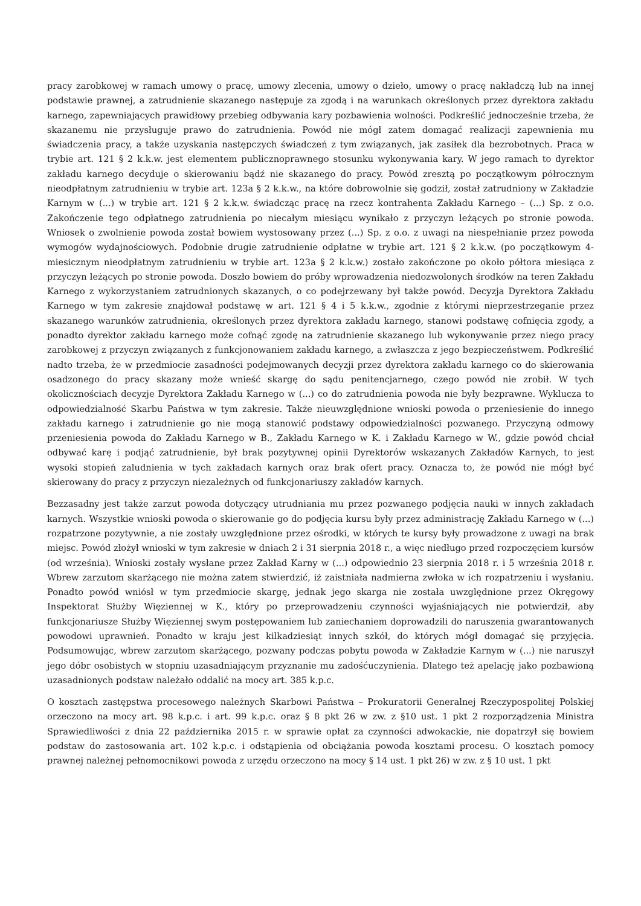pracy zarobkowej w ramach umowy o pracę, umowy zlecenia, umowy o dzieło, umowy o pracę nakładczą lub na innej podstawie prawnej, a zatrudnienie skazanego następuje za zgodą i na warunkach określonych przez dyrektora zakładu karnego, zapewniających prawidłowy przebieg odbywania kary pozbawienia wolności. Podkreślić jednocześnie trzeba, że skazanemu nie przysługuje prawo do zatrudnienia. Powód nie mógł zatem domagać realizacji zapewnienia mu świadczenia pracy, a także uzyskania następczych świadczeń z tym związanych, jak zasiłek dla bezrobotnych. Praca w trybie art. 121 § 2 k.k.w. jest elementem publicznoprawnego stosunku wykonywania kary. W jego ramach to dyrektor zakładu karnego decyduje o skierowaniu bądź nie skazanego do pracy. Powód zresztą po początkowym półrocznym nieodpłatnym zatrudnieniu w trybie art. 123a § 2 k.k.w., na które dobrowolnie się godził, został zatrudniony w Zakładzie Karnym w (...) w trybie art. 121 § 2 k.k.w. świadcząc pracę na rzecz kontrahenta Zakładu Karnego – (...) Sp. z o.o. Zakończenie tego odpłatnego zatrudnienia po niecałym miesiącu wynikało z przyczyn leżących po stronie powoda. Wniosek o zwolnienie powoda został bowiem wystosowany przez (...) Sp. z o.o. z uwagi na niespełnianie przez powoda wymogów wydajnościowych. Podobnie drugie zatrudnienie odpłatne w trybie art. 121 § 2 k.k.w. (po początkowym 4-miesicznym nieodpłatnym zatrudnieniu w trybie art. 123a § 2 k.k.w.) zostało zakończone po około półtora miesiąca z przyczyn leżących po stronie powoda. Doszło bowiem do próby wprowadzenia niedozwolonych środków na teren Zakładu Karnego z wykorzystaniem zatrudnionych skazanych, o co podejrzewany był także powód. Decyzja Dyrektora Zakładu Karnego w tym zakresie znajdował podstawę w art. 121 § 4 i 5 k.k.w., zgodnie z którymi nieprzestrzeganie przez skazanego warunków zatrudnienia, określonych przez dyrektora zakładu karnego, stanowi podstawę cofnięcia zgody, a ponadto dyrektor zakładu karnego może cofnąć zgodę na zatrudnienie skazanego lub wykonywanie przez niego pracy zarobkowej z przyczyn związanych z funkcjonowaniem zakładu karnego, a zwłaszcza z jego bezpieczeństwem. Podkreślić nadto trzeba, że w przedmiocie zasadności podejmowanych decyzji przez dyrektora zakładu karnego co do skierowania osadzonego do pracy skazany może wnieść skargę do sądu penitencjarnego, czego powód nie zrobił. W tych okolicznościach decyzje Dyrektora Zakładu Karnego w (...) co do zatrudnienia powoda nie były bezprawne. Wyklucza to odpowiedzialność Skarbu Państwa w tym zakresie. Także nieuwzględnione wnioski powoda o przeniesienie do innego zakładu karnego i zatrudnienie go nie mogą stanowić podstawy odpowiedzialności pozwanego. Przyczyną odmowy przeniesienia powoda do Zakładu Karnego w B., Zakładu Karnego w K. i Zakładu Karnego w W., gdzie powód chciał odbywać karę i podjąć zatrudnienie, był brak pozytywnej opinii Dyrektorów wskazanych Zakładów Karnych, to jest wysoki stopień zaludnienia w tych zakładach karnych oraz brak ofert pracy. Oznacza to, że powód nie mógł być skierowany do pracy z przyczyn niezależnych od funkcjonariuszy zakładów karnych.
Bezzasadny jest także zarzut powoda dotyczący utrudniania mu przez pozwanego podjęcia nauki w innych zakładach karnych. Wszystkie wnioski powoda o skierowanie go do podjęcia kursu były przez administrację Zakładu Karnego w (...) rozpatrzone pozytywnie, a nie zostały uwzględnione przez ośrodki, w których te kursy były prowadzone z uwagi na brak miejsc. Powód złożył wnioski w tym zakresie w dniach 2 i 31 sierpnia 2018 r., a więc niedługo przed rozpoczęciem kursów (od września). Wnioski zostały wysłane przez Zakład Karny w (...) odpowiednio 23 sierpnia 2018 r. i 5 września 2018 r. Wbrew zarzutom skarżącego nie można zatem stwierdzić, iż zaistniała nadmierna zwłoka w ich rozpatrzeniu i wysłaniu. Ponadto powód wniósł w tym przedmiocie skargę, jednak jego skarga nie została uwzględnione przez Okręgowy Inspektorat Służby Więziennej w K., który po przeprowadzeniu czynności wyjaśniających nie potwierdził, aby funkcjonariusze Służby Więziennej swym postępowaniem lub zaniechaniem doprowadzili do naruszenia gwarantowanych powodowi uprawnień. Ponadto w kraju jest kilkadziesiąt innych szkół, do których mógł domagać się przyjęcia. Podsumowując, wbrew zarzutom skarżącego, pozwany podczas pobytu powoda w Zakładzie Karnym w (...) nie naruszył jego dóbr osobistych w stopniu uzasadniającym przyznanie mu zadośćuczynienia. Dlatego też apelację jako pozbawioną uzasadnionych podstaw należało oddalić na mocy art. 385 k.p.c.
O kosztach zastępstwa procesowego należnych Skarbowi Państwa – Prokuratorii Generalnej Rzeczypospolitej Polskiej orzeczono na mocy art. 98 k.p.c. i art. 99 k.p.c. oraz § 8 pkt 26 w zw. z §10 ust. 1 pkt 2 rozporządzenia Ministra Sprawiedliwości z dnia 22 października 2015 r. w sprawie opłat za czynności adwokackie, nie dopatrzył się bowiem podstaw do zastosowania art. 102 k.p.c. i odstąpienia od obciążania powoda kosztami procesu. O kosztach pomocy prawnej należnej pełnomocnikowi powoda z urzędu orzeczono na mocy § 14 ust. 1 pkt 26) w zw. z § 10 ust. 1 pkt